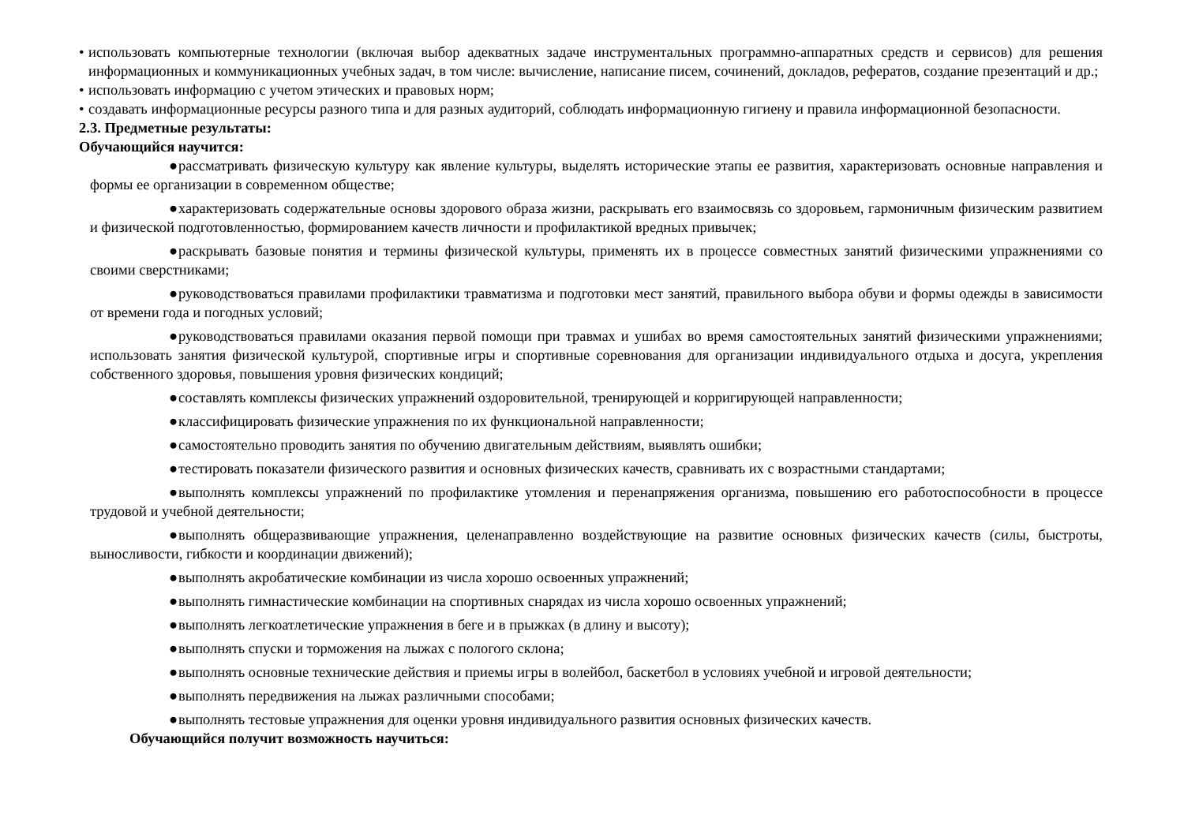• использовать компьютерные технологии (включая выбор адекватных задаче инструментальных программно-аппаратных средств и сервисов) для решения информационных и коммуникационных учебных задач, в том числе: вычисление, написание писем, сочинений, докладов, рефератов, создание презентаций и др.;
• использовать информацию с учетом этических и правовых норм;
• создавать информационные ресурсы разного типа и для разных аудиторий, соблюдать информационную гигиену и правила информационной безопасности.
2.3. Предметные результаты:
Обучающийся научится:
● рассматривать физическую культуру как явление культуры, выделять исторические этапы ее развития, характеризовать основные направления и формы ее организации в современном обществе;
● характеризовать содержательные основы здорового образа жизни, раскрывать его взаимосвязь со здоровьем, гармоничным физическим развитием и физической подготовленностью, формированием качеств личности и профилактикой вредных привычек;
● раскрывать базовые понятия и термины физической культуры, применять их в процессе совместных занятий физическими упражнениями со своими сверстниками;
● руководствоваться правилами профилактики травматизма и подготовки мест занятий, правильного выбора обуви и формы одежды в зависимости от времени года и погодных условий;
● руководствоваться правилами оказания первой помощи при травмах и ушибах во время самостоятельных занятий физическими упражнениями; использовать занятия физической культурой, спортивные игры и спортивные соревнования для организации индивидуального отдыха и досуга, укрепления собственного здоровья, повышения уровня физических кондиций;
● составлять комплексы физических упражнений оздоровительной, тренирующей и корригирующей направленности;
● классифицировать физические упражнения по их функциональной направленности;
● самостоятельно проводить занятия по обучению двигательным действиям, выявлять ошибки;
● тестировать показатели физического развития и основных физических качеств, сравнивать их с возрастными стандартами;
● выполнять комплексы упражнений по профилактике утомления и перенапряжения организма, повышению его работоспособности в процессе трудовой и учебной деятельности;
● выполнять общеразвивающие упражнения, целенаправленно воздействующие на развитие основных физических качеств (силы, быстроты, выносливости, гибкости и координации движений);
● выполнять акробатические комбинации из числа хорошо освоенных упражнений;
● выполнять гимнастические комбинации на спортивных снарядах из числа хорошо освоенных упражнений;
● выполнять легкоатлетические упражнения в беге и в прыжках (в длину и высоту);
● выполнять спуски и торможения на лыжах с пологого склона;
● выполнять основные технические действия и приемы игры в волейбол, баскетбол в условиях учебной и игровой деятельности;
● выполнять передвижения на лыжах различными способами;
● выполнять тестовые упражнения для оценки уровня индивидуального развития основных физических качеств.
Обучающийся получит возможность научиться: